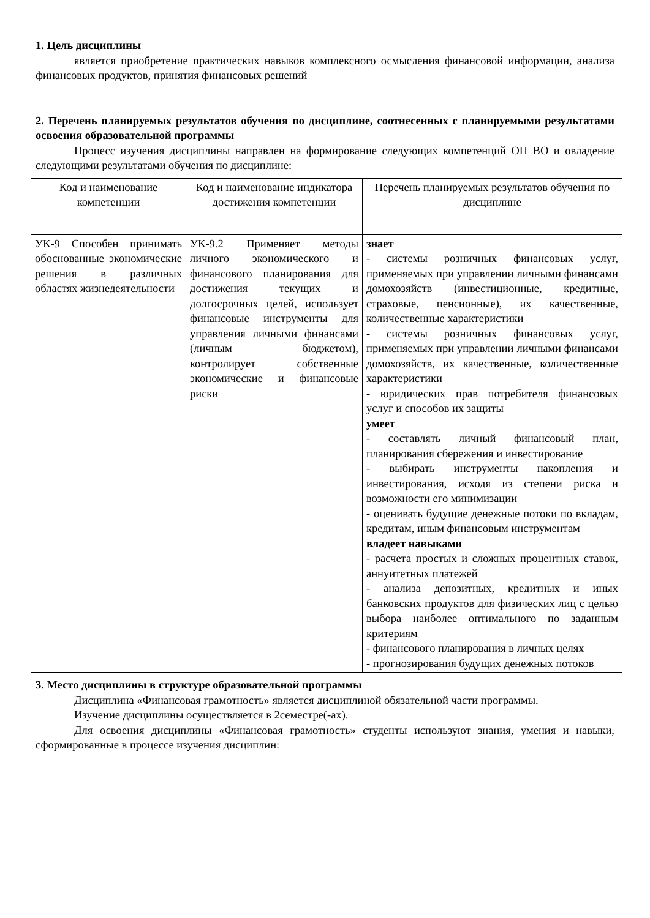1. Цель дисциплины
является приобретение практических навыков комплексного осмысления финансовой информации, анализа финансовых продуктов, принятия финансовых решений
2. Перечень планируемых результатов обучения по дисциплине, соотнесенных с планируемыми результатами освоения образовательной программы
Процесс изучения дисциплины направлен на формирование следующих компетенций ОП ВО и овладение следующими результатами обучения по дисциплине:
| Код и наименование компетенции | Код и наименование индикатора достижения компетенции | Перечень планируемых результатов обучения по дисциплине |
| --- | --- | --- |
| УК-9 Способен принимать обоснованные экономические решения в различных областях жизнедеятельности | УК-9.2 Применяет методы личного экономического и финансового планирования для достижения текущих и долгосрочных целей, использует финансовые инструменты для управления личными финансами (личным бюджетом), контролирует собственные экономические и финансовые риски | знает - системы розничных финансовых услуг, применяемых при управлении личными финансами домохозяйств (инвестиционные, кредитные, страховые, пенсионные), их качественные, количественные характеристики - системы розничных финансовых услуг, применяемых при управлении личными финансами домохозяйств, их качественные, количественные характеристики - юридических прав потребителя финансовых услуг и способов их защиты умеет - составлять личный финансовый план, планирования сбережения и инвестирование - выбирать инструменты накопления и инвестирования, исходя из степени риска и возможности его минимизации - оценивать будущие денежные потоки по вкладам, кредитам, иным финансовым инструментам владеет навыками - расчета простых и сложных процентных ставок, аннуитетных платежей - анализа депозитных, кредитных и иных банковских продуктов для физических лиц с целью выбора наиболее оптимального по заданным критериям - финансового планирования в личных целях - прогнозирования будущих денежных потоков |
3. Место дисциплины в структуре образовательной программы
Дисциплина «Финансовая грамотность» является дисциплиной обязательной части программы.
Изучение дисциплины осуществляется в 2семестре(-ах).
Для освоения дисциплины «Финансовая грамотность» студенты используют знания, умения и навыки, сформированные в процессе изучения дисциплин: